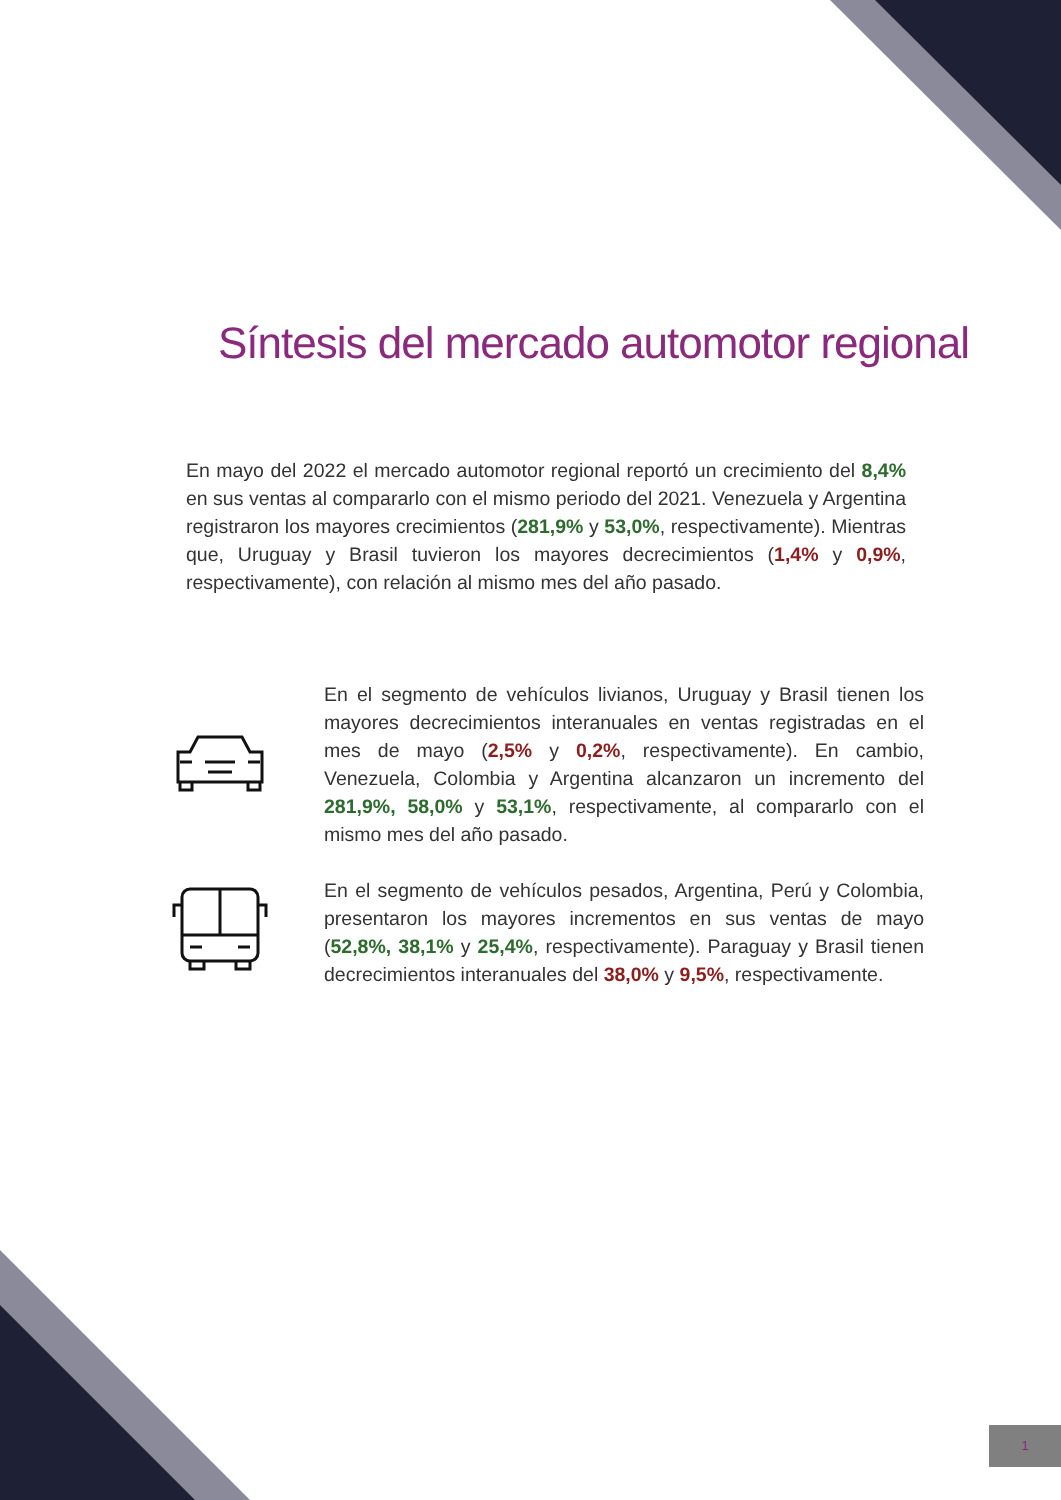Síntesis del mercado automotor regional
En mayo del 2022 el mercado automotor regional reportó un crecimiento del 8,4% en sus ventas al compararlo con el mismo periodo del 2021. Venezuela y Argentina registraron los mayores crecimientos (281,9% y 53,0%, respectivamente). Mientras que, Uruguay y Brasil tuvieron los mayores decrecimientos (1,4% y 0,9%, respectivamente), con relación al mismo mes del año pasado.
En el segmento de vehículos livianos, Uruguay y Brasil tienen los mayores decrecimientos interanuales en ventas registradas en el mes de mayo (2,5% y 0,2%, respectivamente). En cambio, Venezuela, Colombia y Argentina alcanzaron un incremento del 281,9%, 58,0% y 53,1%, respectivamente, al compararlo con el mismo mes del año pasado.
En el segmento de vehículos pesados, Argentina, Perú y Colombia, presentaron los mayores incrementos en sus ventas de mayo (52,8%, 38,1% y 25,4%, respectivamente). Paraguay y Brasil tienen decrecimientos interanuales del 38,0% y 9,5%, respectivamente.
1